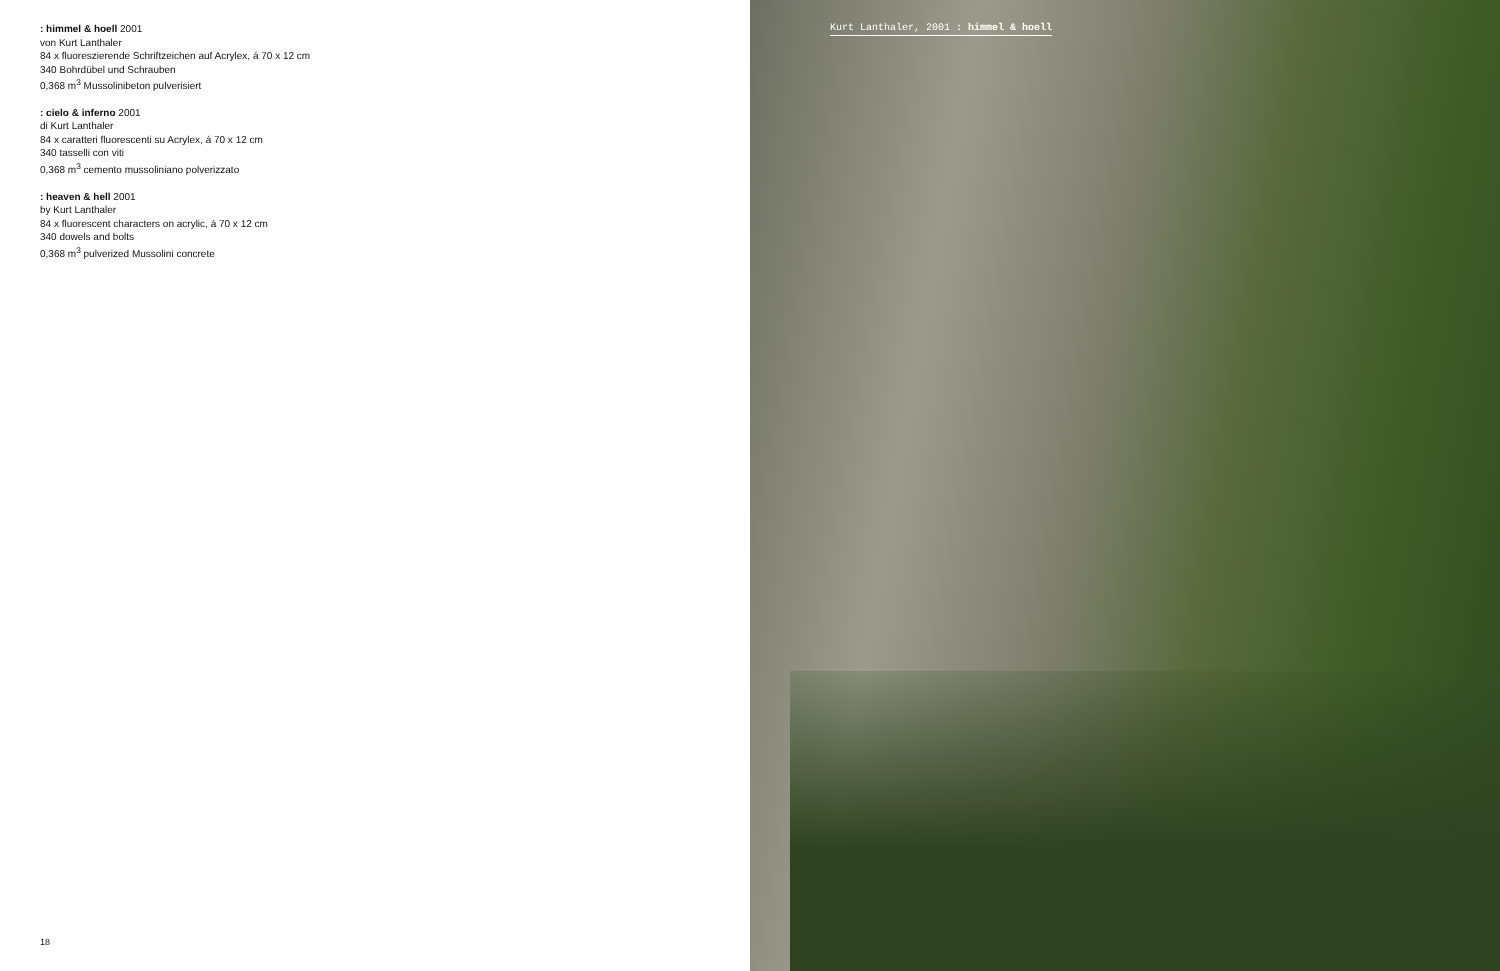: himmel & hoell 2001
von Kurt Lanthaler
84 x fluoreszierende Schriftzeichen auf Acrylex, á 70 x 12 cm
340 Bohrdübel und Schrauben
0,368 m<sup>3</sup> Mussolinibeton pulverisiert
: cielo & inferno 2001
di Kurt Lanthaler
84 x caratteri fluorescenti su Acrylex, á 70 x 12 cm
340 tasselli con viti
0,368 m<sup>3</sup> cemento mussoliniano polverizzato
: heaven & hell 2001
by Kurt Lanthaler
84 x fluorescent characters on acrylic, á 70 x 12 cm
340 dowels and bolts
0,368 m<sup>3</sup> pulverized Mussolini concrete
18
Kurt Lanthaler, 2001 : himmel & hoell